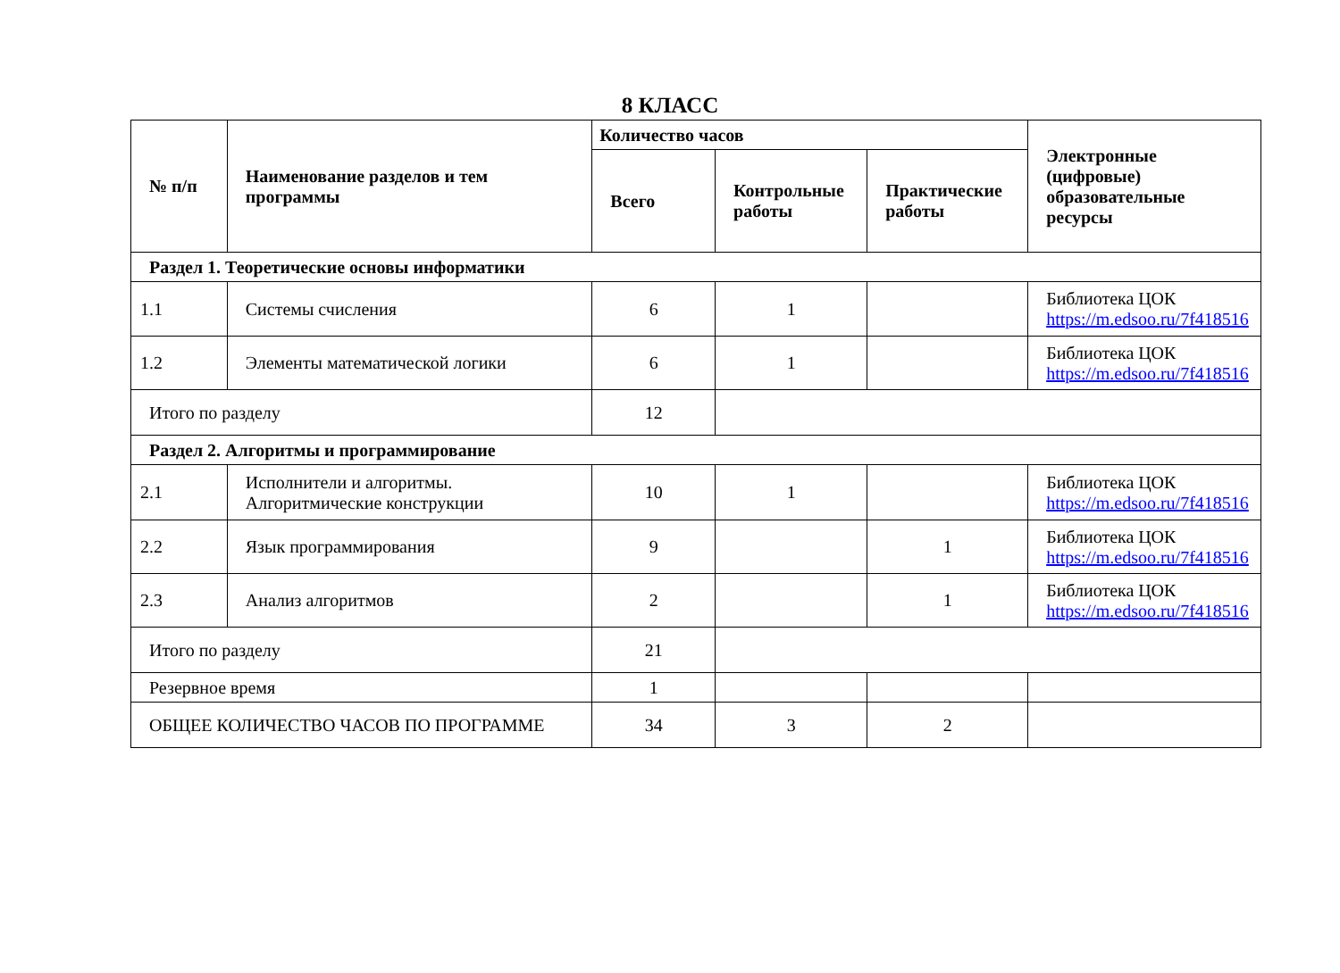8 КЛАСС
| № п/п | Наименование разделов и тем программы | Количество часов | | | Электронные (цифровые) образовательные ресурсы |
| --- | --- | --- | --- | --- | --- |
| | | Всего | Контрольные работы | Практические работы | |
| Раздел 1. Теоретические основы информатики | | | | | |
| 1.1 | Системы счисления | 6 | 1 | | Библиотека ЦОК https://m.edsoo.ru/7f418516 |
| 1.2 | Элементы математической логики | 6 | 1 | | Библиотека ЦОК https://m.edsoo.ru/7f418516 |
| Итого по разделу | | 12 | | | |
| Раздел 2. Алгоритмы и программирование | | | | | |
| 2.1 | Исполнители и алгоритмы. Алгоритмические конструкции | 10 | 1 | | Библиотека ЦОК https://m.edsoo.ru/7f418516 |
| 2.2 | Язык программирования | 9 | | 1 | Библиотека ЦОК https://m.edsoo.ru/7f418516 |
| 2.3 | Анализ алгоритмов | 2 | | 1 | Библиотека ЦОК https://m.edsoo.ru/7f418516 |
| Итого по разделу | | 21 | | | |
| Резервное время | | 1 | | | |
| ОБЩЕЕ КОЛИЧЕСТВО ЧАСОВ ПО ПРОГРАММЕ | | 34 | 3 | 2 | |